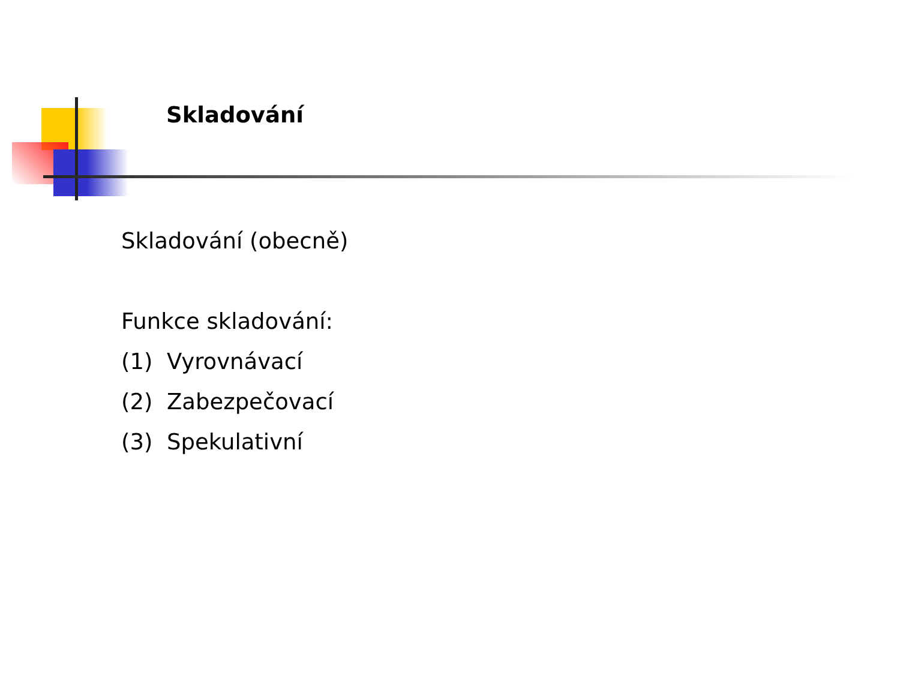Skladování
Skladování (obecně)
Funkce skladování:
(1) Vyrovnávací
(2) Zabezpečovací
(3) Spekulativní